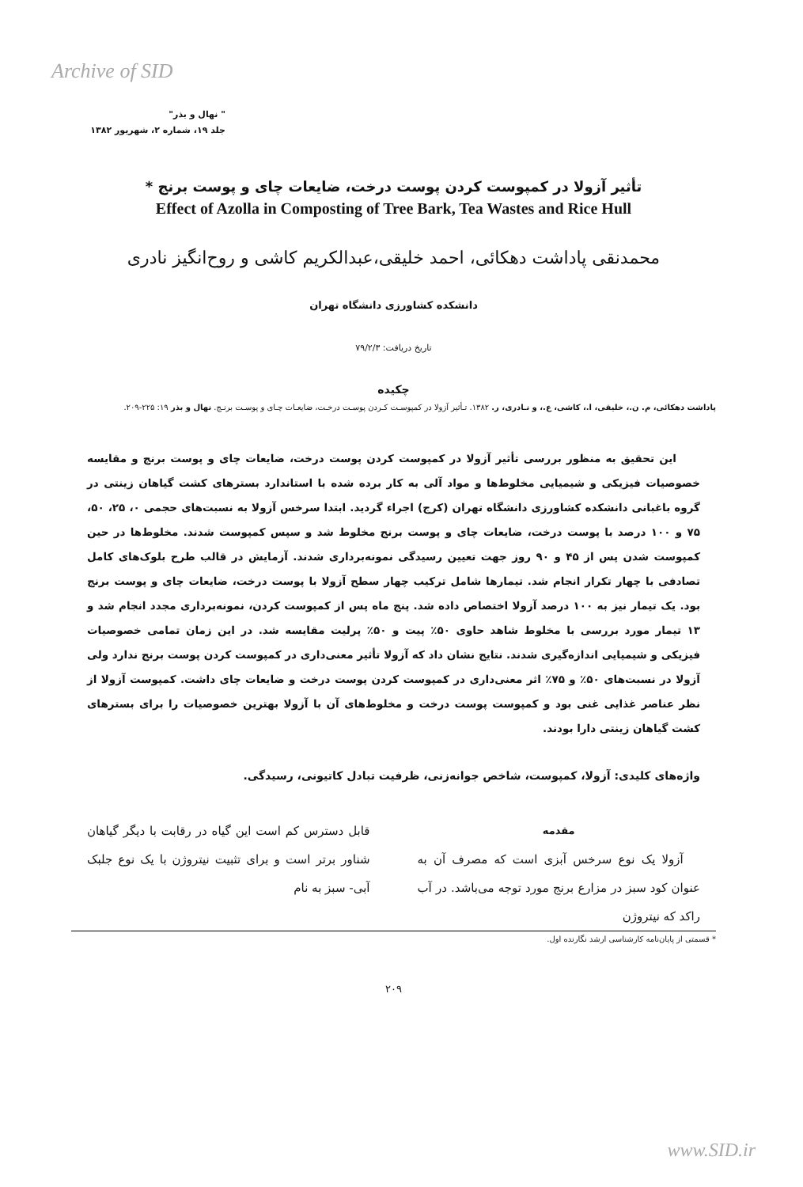Archive of SID
" نهال و بذر"
جلد ۱۹، شماره ۲، شهریور ۱۳۸۲
تأثیر آزولا در کمپوست کردن پوست درخت، ضایعات چای و پوست برنج *
Effect of Azolla in Composting of Tree Bark, Tea Wastes and Rice Hull
محمدنقی پاداشت دهکائی، احمد خلیقی،عبدالکریم کاشی و روح‌انگیز نادری
دانشکده کشاورزی دانشگاه تهران
تاریخ دریافت: ۷۹/۲/۳
چکیده
پاداشت دهکائی، م. ن.، خلیقی، ا.، کاشی، ع.، و نـادری، ر. ۱۳۸۲. تـأثیر آزولا در کمپوسـت کـردن پوسـت درخـت، ضایعـات چـای و پوسـت برنـج. نهال و بذر ۱۹: ۲۲۵-۲۰۹.
این تحقیق به منظور بررسی تأثیر آزولا در کمپوست کردن پوست درخت، ضایعات چای و پوست برنج و مقایسه خصوصیات فیزیکی و شیمیایی مخلوط‌ها و مواد آلی به کار برده شده با استاندارد بسترهای کشت گیاهان زینتی در گروه باغبانی دانشکده کشاورزی دانشگاه تهران (کرج) اجراء گردید. ابتدا سرخس آزولا به نسبت‌های حجمی ۰، ۲۵، ۵۰، ۷۵ و ۱۰۰ درصد با پوست درخت، ضایعات چای و پوست برنج مخلوط شد و سپس کمپوست شدند. مخلوط‌ها در حین کمپوست شدن پس از ۴۵ و ۹۰ روز جهت تعیین رسیدگی نمونه‌برداری شدند. آزمایش در قالب طرح بلوک‌های کامل تصادفی با چهار تکرار انجام شد. تیمارها شامل ترکیب چهار سطح آزولا با پوست درخت، ضایعات چای و پوست برنج بود. یک تیمار نیز به ۱۰۰ درصد آزولا اختصاص داده شد. پنج ماه پس از کمپوست کردن، نمونه‌برداری مجدد انجام شد و ۱۳ تیمار مورد بررسی با مخلوط شاهد حاوی ۵۰٪ پیت و ۵۰٪ پرلیت مقایسه شد. در این زمان تمامی خصوصیات فیزیکی و شیمیایی اندازه‌گیری شدند. نتایج نشان داد که آزولا تأثیر معنی‌داری در کمپوست کردن پوست برنج ندارد ولی آزولا در نسبت‌های ۵۰٪ و ۷۵٪ اثر معنی‌داری در کمپوست کردن پوست درخت و ضایعات چای داشت. کمپوست آزولا از نظر عناصر غذایی غنی بود و کمپوست پوست درخت و مخلوط‌های آن با آزولا بهترین خصوصیات را برای بسترهای کشت گیاهان زینتی دارا بودند.
واژه‌های کلیدی: آزولا، کمپوست، شاخص جوانه‌زنی، ظرفیت تبادل کاتیونی، رسیدگی.
مقدمه
آزولا یک نوع سرخس آبزی است که مصرف آن به عنوان کود سبز در مزارع برنج مورد توجه می‌باشد. در آب راکد که نیتروژن
قابل دسترس کم است این گیاه در رقابت با دیگر گیاهان شناور برتر است و برای تثبیت نیتروژن با یک نوع جلبک آبی- سبز به نام
* قسمتی از پایان‌نامه کارشناسی ارشد نگارنده اول.
۲۰۹
www.SID.ir